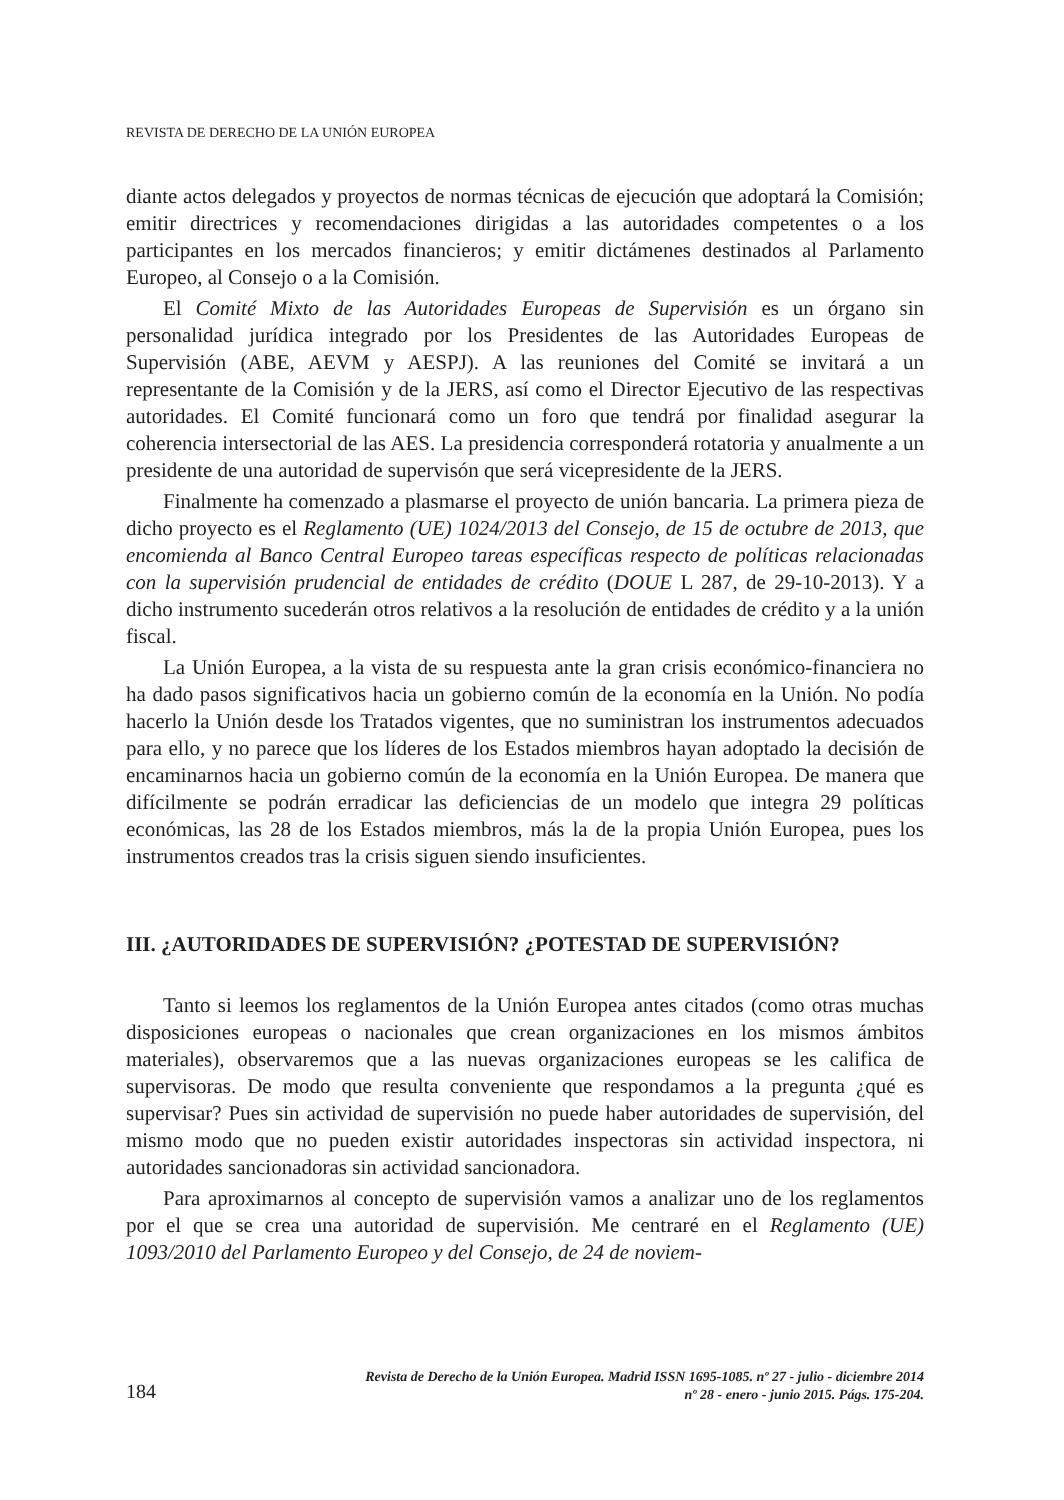REVISTA DE DERECHO DE LA UNIÓN EUROPEA
diante actos delegados y proyectos de normas técnicas de ejecución que adoptará la Comisión; emitir directrices y recomendaciones dirigidas a las autoridades competentes o a los participantes en los mercados financieros; y emitir dictámenes destinados al Parlamento Europeo, al Consejo o a la Comisión.
El Comité Mixto de las Autoridades Europeas de Supervisión es un órgano sin personalidad jurídica integrado por los Presidentes de las Autoridades Europeas de Supervisión (ABE, AEVM y AESPJ). A las reuniones del Comité se invitará a un representante de la Comisión y de la JERS, así como el Director Ejecutivo de las respectivas autoridades. El Comité funcionará como un foro que tendrá por finalidad asegurar la coherencia intersectorial de las AES. La presidencia corresponderá rotatoria y anualmente a un presidente de una autoridad de supervisón que será vicepresidente de la JERS.
Finalmente ha comenzado a plasmarse el proyecto de unión bancaria. La primera pieza de dicho proyecto es el Reglamento (UE) 1024/2013 del Consejo, de 15 de octubre de 2013, que encomienda al Banco Central Europeo tareas específicas respecto de políticas relacionadas con la supervisión prudencial de entidades de crédito (DOUE L 287, de 29-10-2013). Y a dicho instrumento sucederán otros relativos a la resolución de entidades de crédito y a la unión fiscal.
La Unión Europea, a la vista de su respuesta ante la gran crisis económico-financiera no ha dado pasos significativos hacia un gobierno común de la economía en la Unión. No podía hacerlo la Unión desde los Tratados vigentes, que no suministran los instrumentos adecuados para ello, y no parece que los líderes de los Estados miembros hayan adoptado la decisión de encaminarnos hacia un gobierno común de la economía en la Unión Europea. De manera que difícilmente se podrán erradicar las deficiencias de un modelo que integra 29 políticas económicas, las 28 de los Estados miembros, más la de la propia Unión Europea, pues los instrumentos creados tras la crisis siguen siendo insuficientes.
III. ¿AUTORIDADES DE SUPERVISIÓN? ¿POTESTAD DE SUPERVISIÓN?
Tanto si leemos los reglamentos de la Unión Europea antes citados (como otras muchas disposiciones europeas o nacionales que crean organizaciones en los mismos ámbitos materiales), observaremos que a las nuevas organizaciones europeas se les califica de supervisoras. De modo que resulta conveniente que respondamos a la pregunta ¿qué es supervisar? Pues sin actividad de supervisión no puede haber autoridades de supervisión, del mismo modo que no pueden existir autoridades inspectoras sin actividad inspectora, ni autoridades sancionadoras sin actividad sancionadora.
Para aproximarnos al concepto de supervisión vamos a analizar uno de los reglamentos por el que se crea una autoridad de supervisión. Me centraré en el Reglamento (UE) 1093/2010 del Parlamento Europeo y del Consejo, de 24 de noviem-
184
Revista de Derecho de la Unión Europea. Madrid ISSN 1695-1085. nº 27 - julio - diciembre 2014
nº 28 - enero - junio 2015. Págs. 175-204.